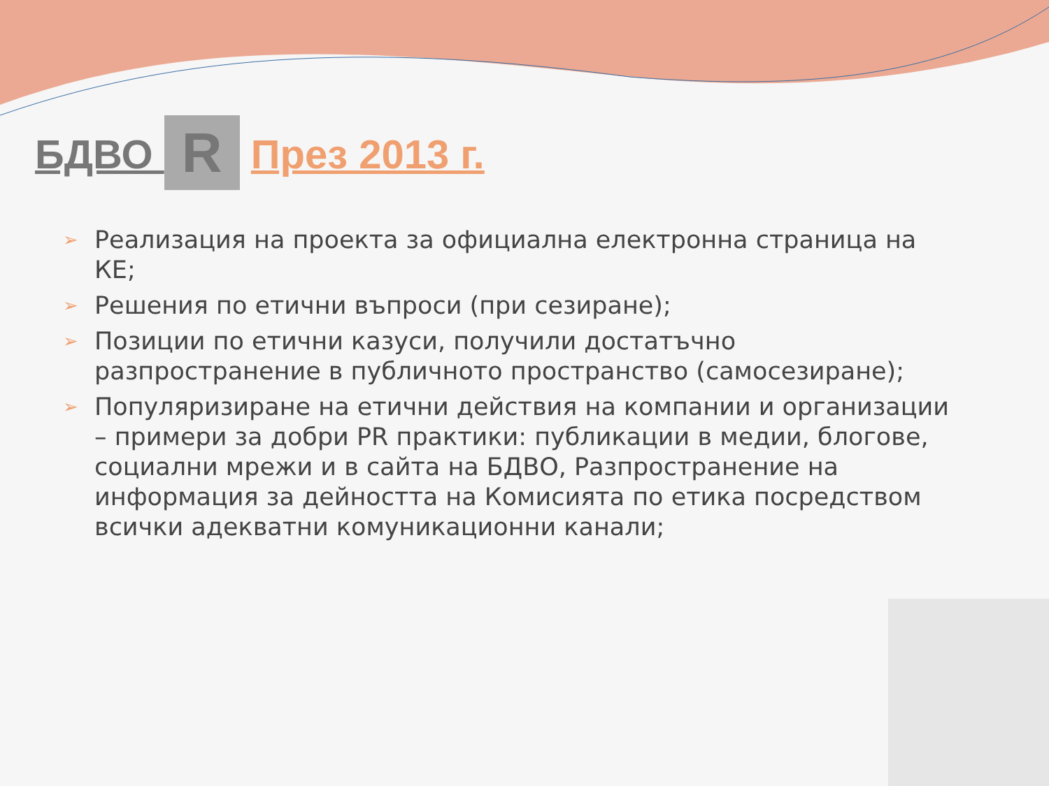БДВО R През 2013 г.
➢ Реализация на проекта за официална електронна страница на КЕ;
➢ Решения по етични въпроси (при сезиране);
➢ Позиции по етични казуси, получили достатъчно разпространение в публичното пространство (самосезиране);
➢ Популяризиране на етични действия на компании и организации – примери за добри PR практики: публикации в медии, блогове, социални мрежи и в сайта на БДВО, Разпространение на информация за дейността на Комисията по етика посредством всички адекватни комуникационни канали;